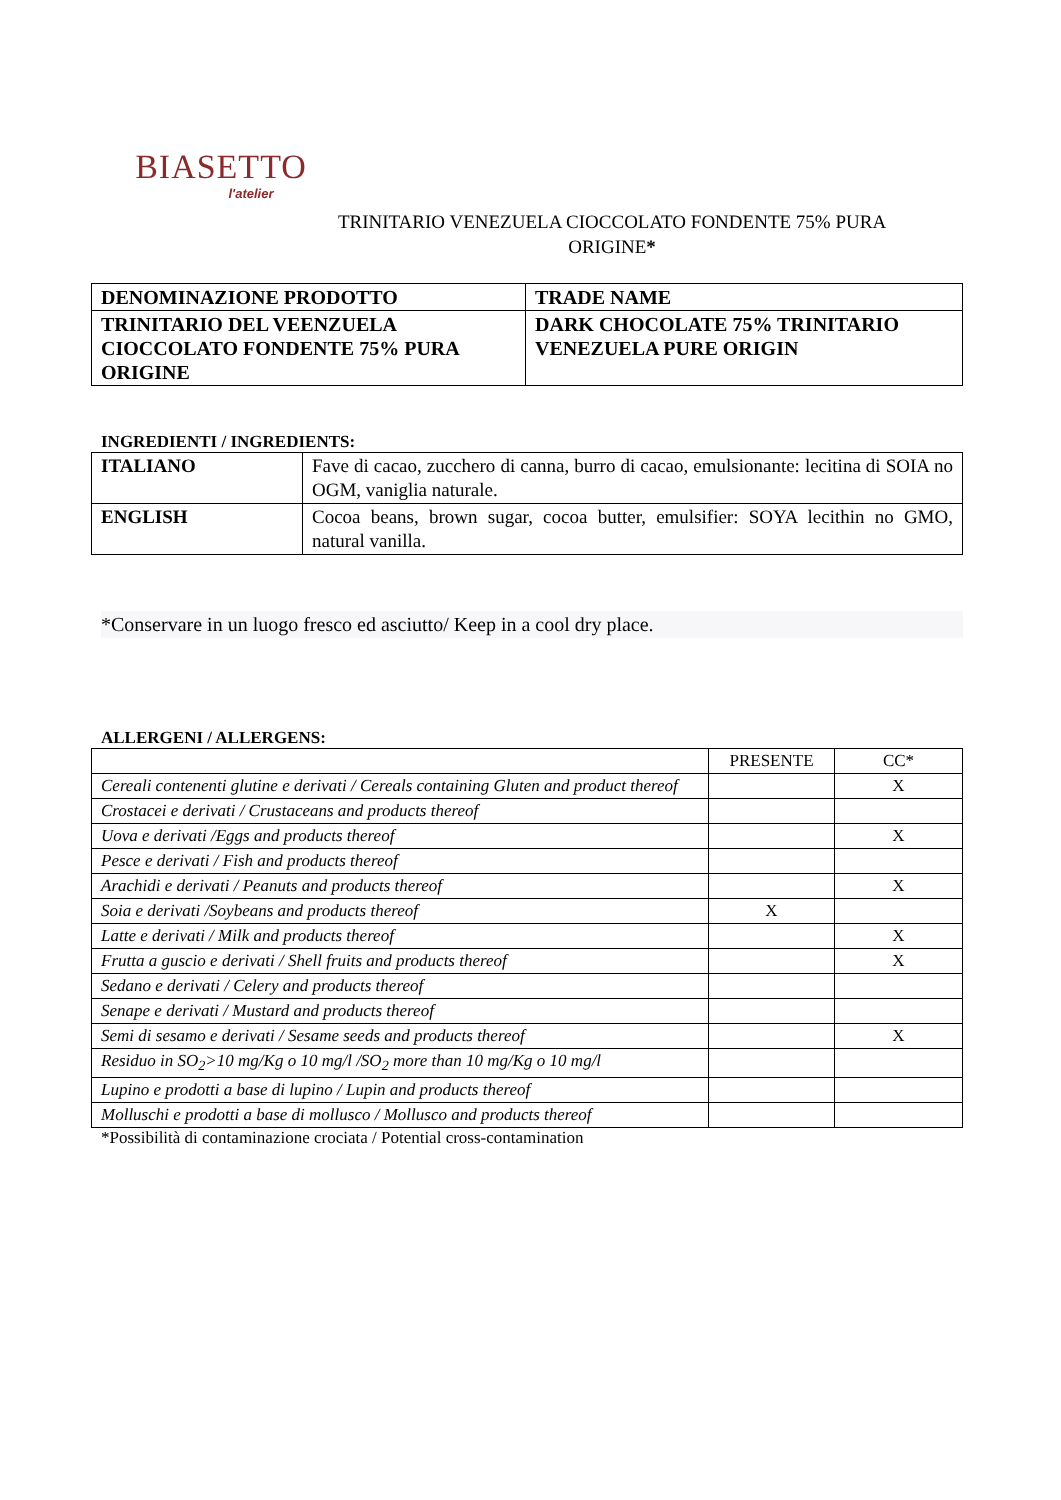BIASETTO
l'atelier
TRINITARIO VENEZUELA CIOCCOLATO FONDENTE 75% PURA
ORIGINE*
| DENOMINAZIONE PRODOTTO | TRADE NAME |
| TRINITARIO DEL VEENZUELA CIOCCOLATO FONDENTE 75% PURA ORIGINE | DARK CHOCOLATE 75% TRINITARIO VENEZUELA PURE ORIGIN |
INGREDIENTI / INGREDIENTS:
| ITALIANO | Fave di cacao, zucchero di canna, burro di cacao, emulsionante: lecitina di SOIA no OGM, vaniglia naturale. |
| ENGLISH | Cocoa beans, brown sugar, cocoa butter, emulsifier: SOYA lecithin no GMO, natural vanilla. |
*Conservare in un luogo fresco ed asciutto/ Keep in a cool dry place.
ALLERGENI / ALLERGENS:
| | PRESENTE | CC* |
| Cereali contenenti glutine e derivati / Cereals containing Gluten and product thereof | | X |
| Crostacei e derivati / Crustaceans and products thereof | | |
| Uova e derivati /Eggs and products thereof | | X |
| Pesce e derivati / Fish and products thereof | | |
| Arachidi e derivati / Peanuts and products thereof | | X |
| Soia e derivati /Soybeans and products thereof | X | |
| Latte e derivati / Milk and products thereof | | X |
| Frutta a guscio e derivati / Shell fruits and products thereof | | X |
| Sedano e derivati / Celery and products thereof | | |
| Senape e derivati / Mustard and products thereof | | |
| Semi di sesamo e derivati / Sesame seeds and products thereof | | X |
| Residuo in SO<sub>2</sub>>10 mg/Kg o 10 mg/l /SO<sub>2</sub> more than 10 mg/Kg o 10 mg/l | | |
| Lupino e prodotti a base di lupino / Lupin and products thereof | | |
| Molluschi e prodotti a base di mollusco / Mollusco and products thereof | | |
*Possibilità di contaminazione crociata / Potential cross-contamination